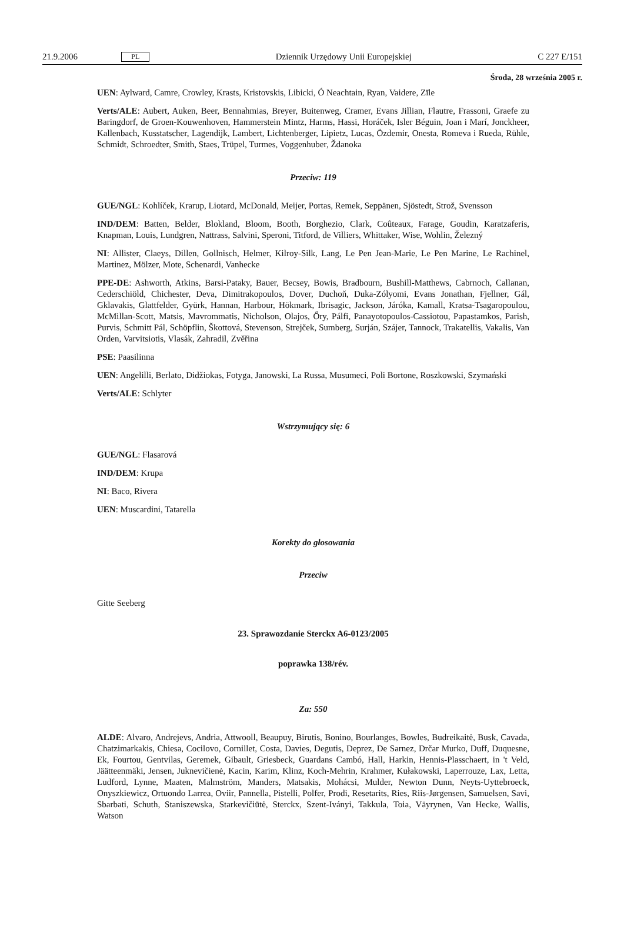21.9.2006 PL Dziennik Urzędowy Unii Europejskiej C 227 E/151
Środa, 28 września 2005 r.
UEN: Aylward, Camre, Crowley, Krasts, Kristovskis, Libicki, Ó Neachtain, Ryan, Vaidere, Zīle
Verts/ALE: Aubert, Auken, Beer, Bennahmias, Breyer, Buitenweg, Cramer, Evans Jillian, Flautre, Frassoni, Graefe zu Baringdorf, de Groen-Kouwenhoven, Hammerstein Mintz, Harms, Hassi, Horáček, Isler Béguin, Joan i Marí, Jonckheer, Kallenbach, Kusstatscher, Lagendijk, Lambert, Lichtenberger, Lipietz, Lucas, Özdemir, Onesta, Romeva i Rueda, Rühle, Schmidt, Schroedter, Smith, Staes, Trüpel, Turmes, Voggenhuber, Ždanoka
Przeciw: 119
GUE/NGL: Kohlíček, Krarup, Liotard, McDonald, Meijer, Portas, Remek, Seppänen, Sjöstedt, Strož, Svensson
IND/DEM: Batten, Belder, Blokland, Bloom, Booth, Borghezio, Clark, Coûteaux, Farage, Goudin, Karatzaferis, Knapman, Louis, Lundgren, Nattrass, Salvini, Speroni, Titford, de Villiers, Whittaker, Wise, Wohlin, Železný
NI: Allister, Claeys, Dillen, Gollnisch, Helmer, Kilroy-Silk, Lang, Le Pen Jean-Marie, Le Pen Marine, Le Rachinel, Martinez, Mölzer, Mote, Schenardi, Vanhecke
PPE-DE: Ashworth, Atkins, Barsi-Pataky, Bauer, Becsey, Bowis, Bradbourn, Bushill-Matthews, Cabrnoch, Callanan, Cederschiöld, Chichester, Deva, Dimitrakopoulos, Dover, Duchoň, Duka-Zólyomi, Evans Jonathan, Fjellner, Gál, Gklavakis, Glattfelder, Gyürk, Hannan, Harbour, Hökmark, Ibrisagic, Jackson, Járóka, Kamall, Kratsa-Tsagaropoulou, McMillan-Scott, Matsis, Mavrommatis, Nicholson, Olajos, Őry, Pálfi, Panayotopoulos-Cassiotou, Papastamkos, Parish, Purvis, Schmitt Pál, Schöpflin, Škottová, Stevenson, Strejček, Sumberg, Surján, Szájer, Tannock, Trakatellis, Vakalis, Van Orden, Varvitsiotis, Vlasák, Zahradil, Zvěřina
PSE: Paasilinna
UEN: Angelilli, Berlato, Didžiokas, Fotyga, Janowski, La Russa, Musumeci, Poli Bortone, Roszkowski, Szymański
Verts/ALE: Schlyter
Wstrzymujący się: 6
GUE/NGL: Flasarová
IND/DEM: Krupa
NI: Baco, Rivera
UEN: Muscardini, Tatarella
Korekty do głosowania
Przeciw
Gitte Seeberg
23. Sprawozdanie Sterckx A6-0123/2005
poprawka 138/rév.
Za: 550
ALDE: Alvaro, Andrejevs, Andria, Attwooll, Beaupuy, Birutis, Bonino, Bourlanges, Bowles, Budreikaitė, Busk, Cavada, Chatzimarkakis, Chiesa, Cocilovo, Cornillet, Costa, Davies, Degutis, Deprez, De Sarnez, Drčar Murko, Duff, Duquesne, Ek, Fourtou, Gentvilas, Geremek, Gibault, Griesbeck, Guardans Cambó, Hall, Harkin, Hennis-Plasschaert, in 't Veld, Jäätteenmäki, Jensen, Juknevičienė, Kacin, Karim, Klinz, Koch-Mehrin, Krahmer, Kułakowski, Laperrouze, Lax, Letta, Ludford, Lynne, Maaten, Malmström, Manders, Matsakis, Mohácsi, Mulder, Newton Dunn, Neyts-Uyttebroeck, Onyszkiewicz, Ortuondo Larrea, Oviir, Pannella, Pistelli, Polfer, Prodi, Resetarits, Ries, Riis-Jørgensen, Samuelsen, Savi, Sbarbati, Schuth, Staniszewska, Starkevičiūtė, Sterckx, Szent-Iványi, Takkula, Toia, Väyrynen, Van Hecke, Wallis, Watson